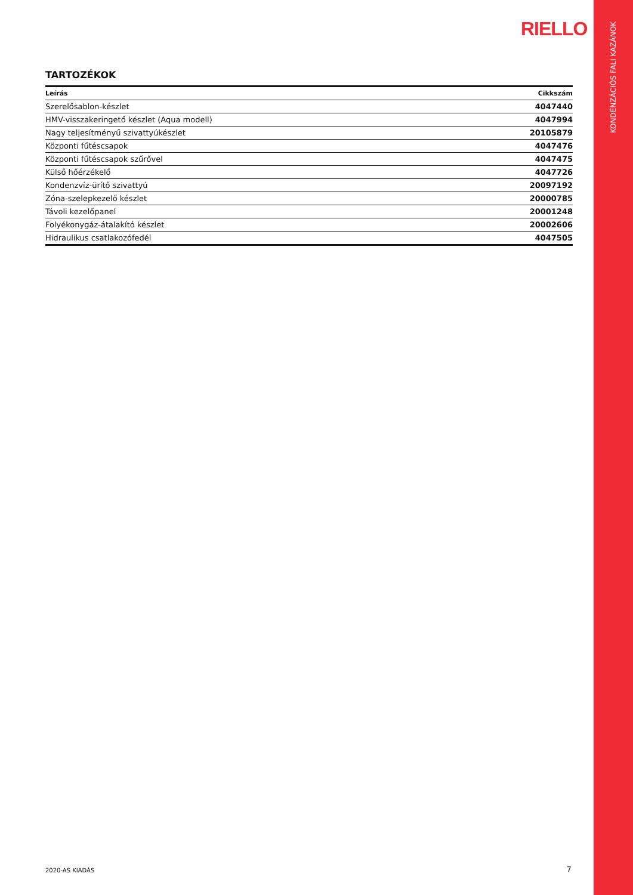KONDENZÁCIÓS FALI KAZÁNOK
RIELLO
TARTOZÉKOK
| Leírás | Cikkszám |
| --- | --- |
| Szerelősablon-készlet | 4047440 |
| HMV-visszakeringető készlet (Aqua modell) | 4047994 |
| Nagy teljesítményű szivattyúkészlet | 20105879 |
| Központi fűtéscsapok | 4047476 |
| Központi fűtéscsapok szűrővel | 4047475 |
| Külső hőérzékelő | 4047726 |
| Kondenzvíz-ürítő szivattyú | 20097192 |
| Zóna-szelepkezelő készlet | 20000785 |
| Távoli kezelőpanel | 20001248 |
| Folyékonygáz-átalakító készlet | 20002606 |
| Hidraulikus csatlakozófedél | 4047505 |
2020-AS KIADÁS 7